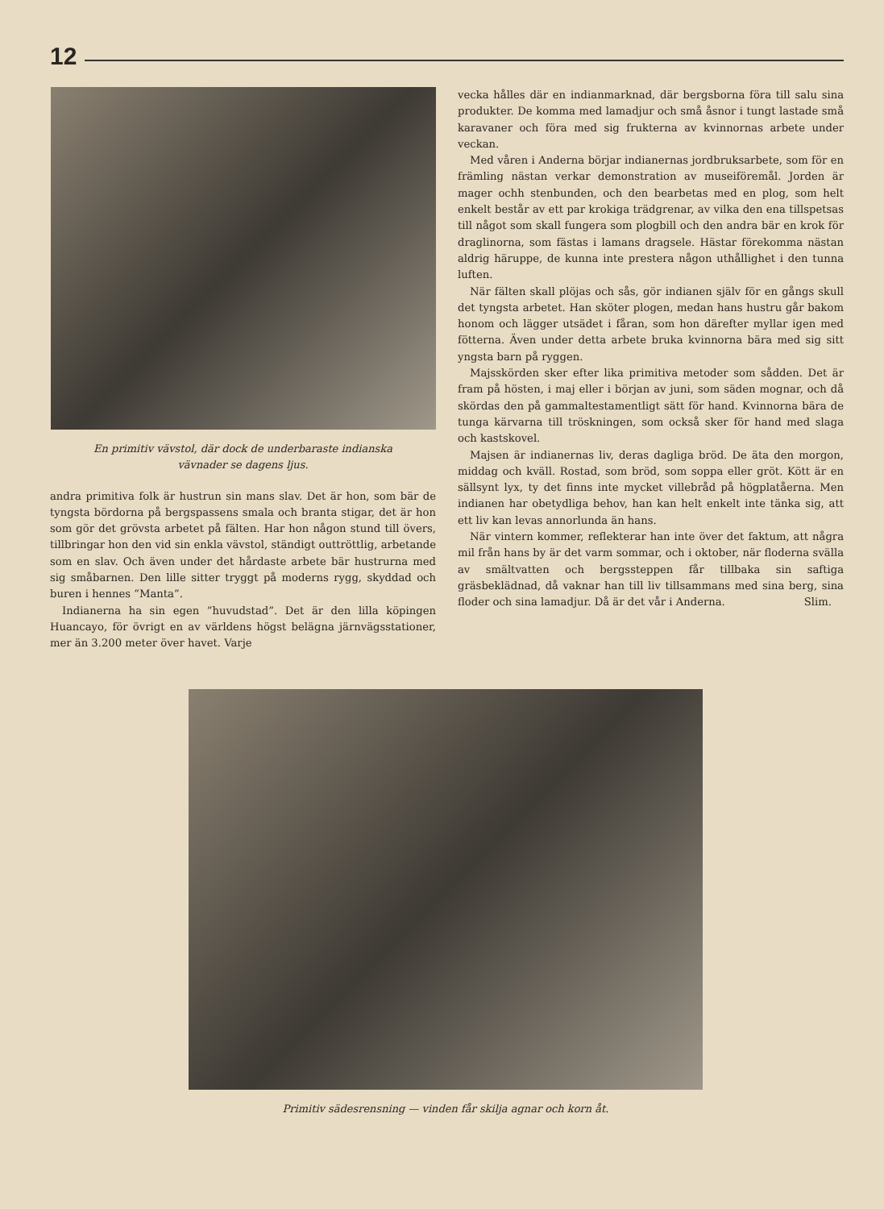12
En primitiv vävstol, där dock de underbaraste indianska
vävnader se dagens ljus.
andra primitiva folk är hustrun sin mans slav. Det är hon, som bär de tyngsta bördorna på bergspassens smala och branta stigar, det är hon som gör det grövsta arbetet på fälten. Har hon någon stund till övers, tillbringar hon den vid sin enkla vävstol, ständigt outtröttlig, arbetande som en slav. Och även under det hårdaste arbete bär hustrurna med sig småbarnen. Den lille sitter tryggt på moderns rygg, skyddad och buren i hennes ”Manta”.
Indianerna ha sin egen ”huvudstad”. Det är den lilla köpingen Huancayo, för övrigt en av världens högst belägna järnvägsstationer, mer än 3.200 meter över havet. Varje
vecka hålles där en indianmarknad, där bergsborna föra till salu sina produkter. De komma med lamadjur och små åsnor i tungt lastade små karavaner och föra med sig frukterna av kvinnornas arbete under veckan.
Med våren i Anderna börjar indianernas jordbruksarbete, som för en främling nästan verkar demonstration av museiföremål. Jorden är mager ochh stenbunden, och den bearbetas med en plog, som helt enkelt består av ett par krokiga trädgrenar, av vilka den ena tillspetsas till något som skall fungera som plogbill och den andra bär en krok för draglinorna, som fästas i lamans dragsele. Hästar förekomma nästan aldrig häruppe, de kunna inte prestera någon uthållighet i den tunna luften.
När fälten skall plöjas och sås, gör indianen själv för en gångs skull det tyngsta arbetet. Han sköter plogen, medan hans hustru går bakom honom och lägger utsädet i fåran, som hon därefter myllar igen med fötterna. Även under detta arbete bruka kvinnorna bära med sig sitt yngsta barn på ryggen.
Majsskörden sker efter lika primitiva metoder som sådden. Det är fram på hösten, i maj eller i början av juni, som säden mognar, och då skördas den på gammaltestamentligt sätt för hand. Kvinnorna bära de tunga kärvarna till tröskningen, som också sker för hand med slaga och kastskovel.
Majsen är indianernas liv, deras dagliga bröd. De äta den morgon, middag och kväll. Rostad, som bröd, som soppa eller gröt. Kött är en sällsynt lyx, ty det finns inte mycket villebråd på högplatåerna. Men indianen har obetydliga behov, han kan helt enkelt inte tänka sig, att ett liv kan levas annorlunda än hans.
När vintern kommer, reflekterar han inte över det faktum, att några mil från hans by är det varm sommar, och i oktober, när floderna svälla av smältvatten och bergssteppen får tillbaka sin saftiga gräsbeklädnad, då vaknar han till liv tillsammans med sina berg, sina floder och sina lamadjur. Då är det vår i Anderna. Slim.
Primitiv sädesrensning — vinden får skilja agnar och korn åt.